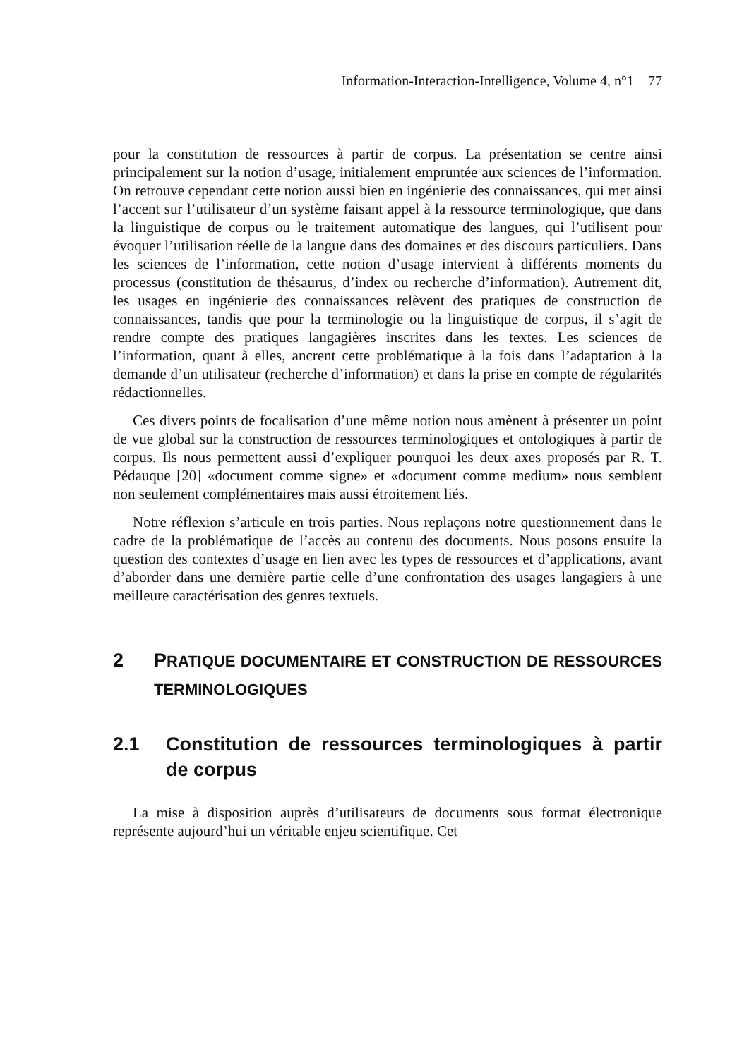Information-Interaction-Intelligence, Volume 4, n°1 77
pour la constitution de ressources à partir de corpus. La présentation se centre ainsi principalement sur la notion d’usage, initialement empruntée aux sciences de l’information. On retrouve cependant cette notion aussi bien en ingénierie des connaissances, qui met ainsi l’accent sur l’utilisateur d’un système faisant appel à la ressource terminologique, que dans la linguistique de corpus ou le traitement automatique des langues, qui l’utilisent pour évoquer l’utilisation réelle de la langue dans des domaines et des discours particuliers. Dans les sciences de l’information, cette notion d’usage intervient à différents moments du processus (constitution de thésaurus, d’index ou recherche d’information). Autrement dit, les usages en ingénierie des connaissances relèvent des pratiques de construction de connaissances, tandis que pour la terminologie ou la linguistique de corpus, il s’agit de rendre compte des pratiques langagières inscrites dans les textes. Les sciences de l’information, quant à elles, ancrent cette problématique à la fois dans l’adaptation à la demande d’un utilisateur (recherche d’information) et dans la prise en compte de régularités rédactionnelles.
Ces divers points de focalisation d’une même notion nous amènent à présenter un point de vue global sur la construction de ressources terminologiques et ontologiques à partir de corpus. Ils nous permettent aussi d’expliquer pourquoi les deux axes proposés par R. T. Pédauque [20] «document comme signe» et «document comme medium» nous semblent non seulement complémentaires mais aussi étroitement liés.
Notre réflexion s’articule en trois parties. Nous replaçons notre questionnement dans le cadre de la problématique de l’accès au contenu des documents. Nous posons ensuite la question des contextes d’usage en lien avec les types de ressources et d’applications, avant d’aborder dans une dernière partie celle d’une confrontation des usages langagiers à une meilleure caractérisation des genres textuels.
2 PRATIQUE DOCUMENTAIRE ET CONSTRUCTION DE RESSOURCES TERMINOLOGIQUES
2.1 Constitution de ressources terminologiques à partir de corpus
La mise à disposition auprès d’utilisateurs de documents sous format électronique représente aujourd’hui un véritable enjeu scientifique. Cet